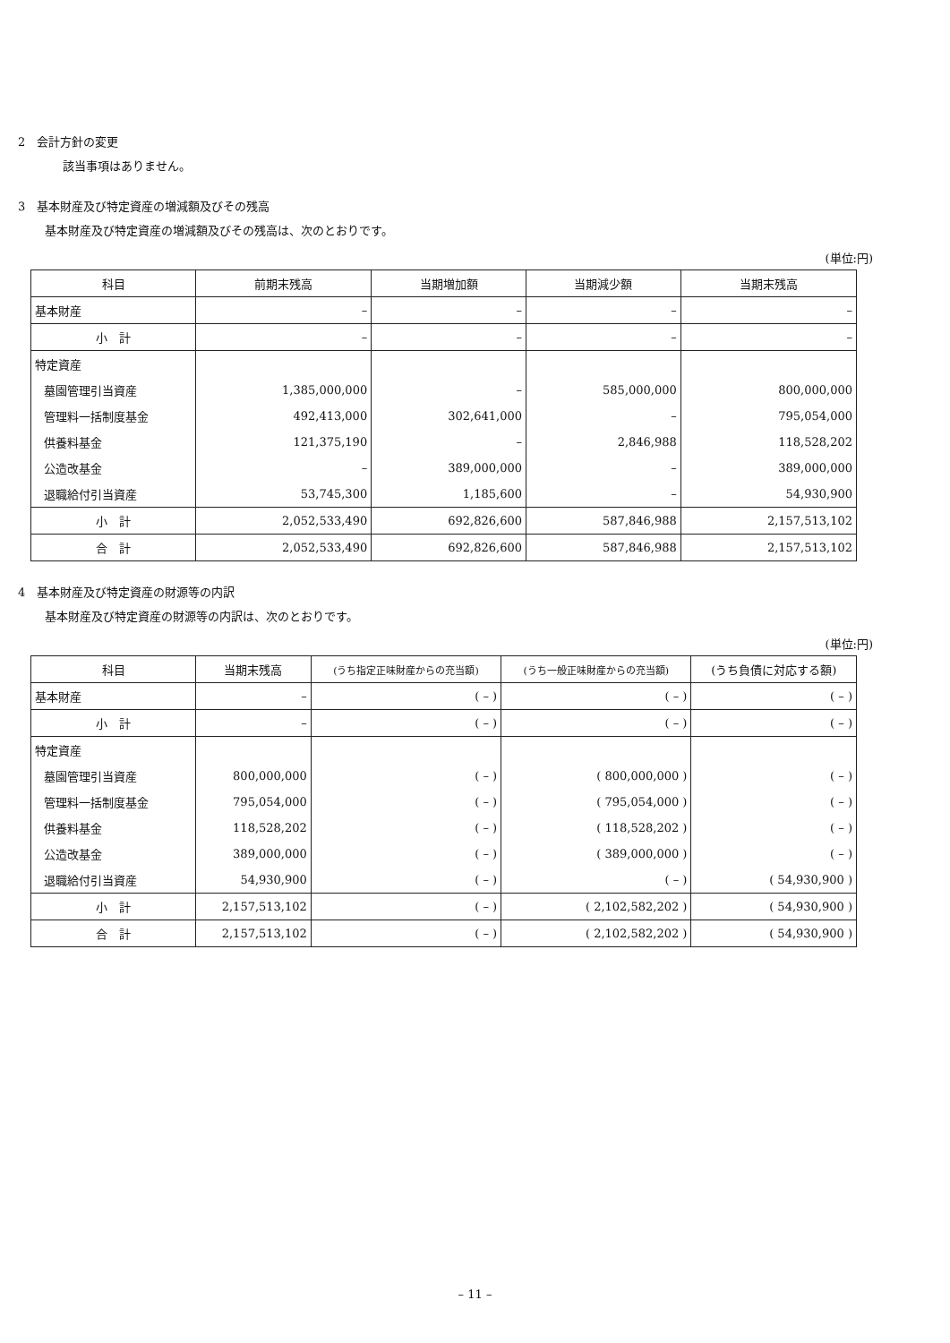2　会計方針の変更
該当事項はありません。
3　基本財産及び特定資産の増減額及びその残高
基本財産及び特定資産の増減額及びその残高は、次のとおりです。
(単位:円)
| 科目 | 前期末残高 | 当期増加額 | 当期減少額 | 当期末残高 |
| --- | --- | --- | --- | --- |
| 基本財産 | – | – | – | – |
| 小 計 | – | – | – | – |
| 特定資産 | | | | |
| 墓園管理引当資産 | 1,385,000,000 | – | 585,000,000 | 800,000,000 |
| 管理料一括制度基金 | 492,413,000 | 302,641,000 | – | 795,054,000 |
| 供養料基金 | 121,375,190 | – | 2,846,988 | 118,528,202 |
| 公造改基金 | – | 389,000,000 | – | 389,000,000 |
| 退職給付引当資産 | 53,745,300 | 1,185,600 | – | 54,930,900 |
| 小 計 | 2,052,533,490 | 692,826,600 | 587,846,988 | 2,157,513,102 |
| 合 計 | 2,052,533,490 | 692,826,600 | 587,846,988 | 2,157,513,102 |
4　基本財産及び特定資産の財源等の内訳
基本財産及び特定資産の財源等の内訳は、次のとおりです。
(単位:円)
| 科目 | 当期末残高 | (うち指定正味財産からの充当額) | (うち一般正味財産からの充当額) | (うち負債に対応する額) |
| --- | --- | --- | --- | --- |
| 基本財産 | – | ( – ) | ( – ) | ( – ) |
| 小 計 | – | ( – ) | ( – ) | ( – ) |
| 特定資産 | | | | |
| 墓園管理引当資産 | 800,000,000 | ( – ) | ( 800,000,000 ) | ( – ) |
| 管理料一括制度基金 | 795,054,000 | ( – ) | ( 795,054,000 ) | ( – ) |
| 供養料基金 | 118,528,202 | ( – ) | ( 118,528,202 ) | ( – ) |
| 公造改基金 | 389,000,000 | ( – ) | ( 389,000,000 ) | ( – ) |
| 退職給付引当資産 | 54,930,900 | ( – ) | ( – ) | ( 54,930,900 ) |
| 小 計 | 2,157,513,102 | ( – ) | ( 2,102,582,202 ) | ( 54,930,900 ) |
| 合 計 | 2,157,513,102 | ( – ) | ( 2,102,582,202 ) | ( 54,930,900 ) |
– 11 –